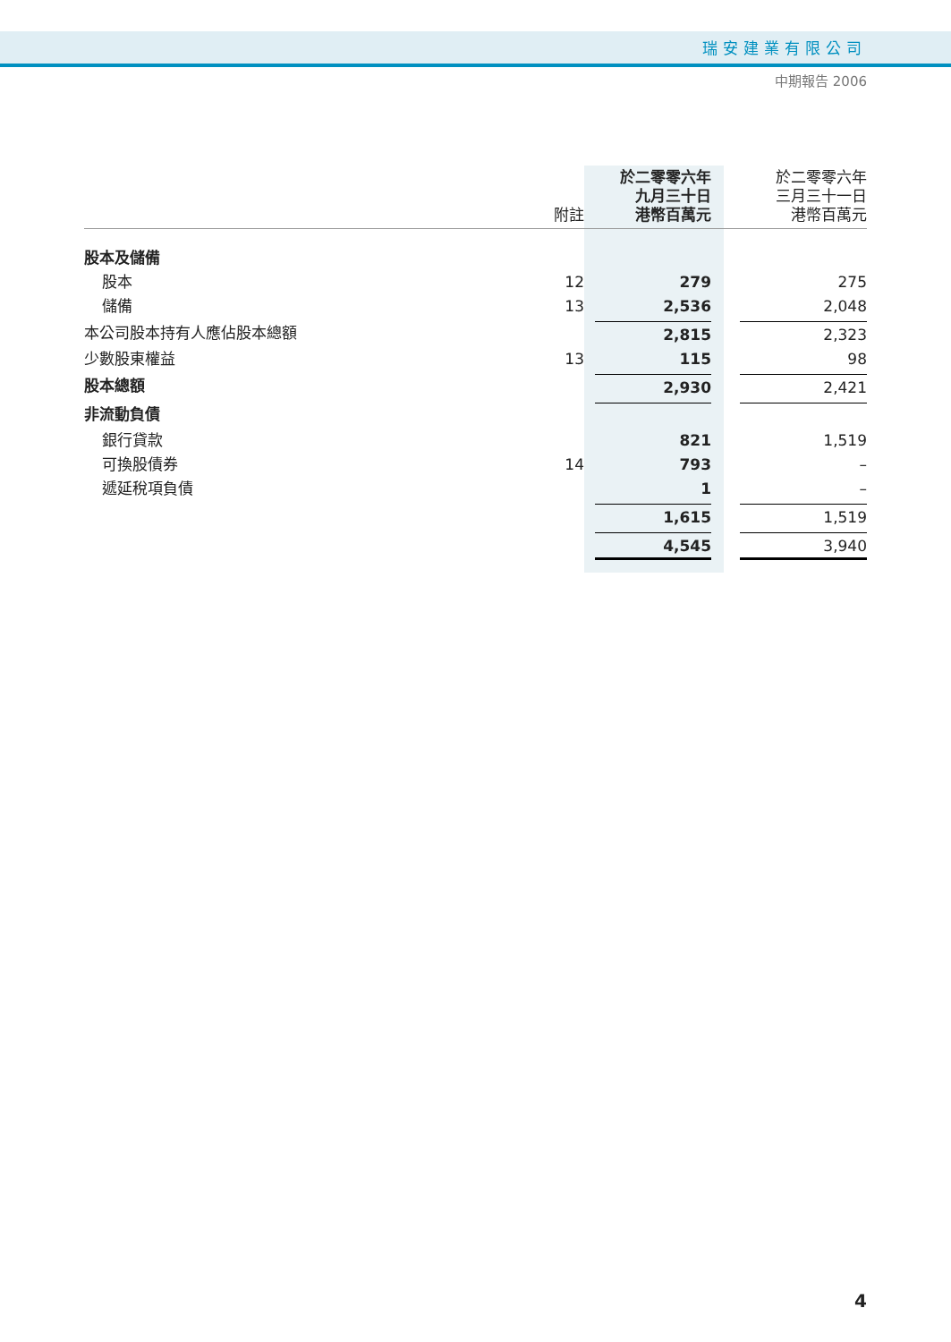瑞安建業有限公司
中期報告 2006
| | 附註 | 於二零零六年 九月三十日 港幣百萬元 | 於二零零六年 三月三十一日 港幣百萬元 |
| --- | --- | --- | --- |
| 股本及儲備 | | | |
| 股本 | 12 | 279 | 275 |
| 儲備 | 13 | 2,536 | 2,048 |
| 本公司股本持有人應佔股本總額 | | 2,815 | 2,323 |
| 少數股東權益 | 13 | 115 | 98 |
| 股本總額 | | 2,930 | 2,421 |
| 非流動負債 | | | |
| 銀行貸款 | | 821 | 1,519 |
| 可換股債券 | 14 | 793 | – |
| 遞延稅項負債 | | 1 | – |
| | | 1,615 | 1,519 |
| | | 4,545 | 3,940 |
4